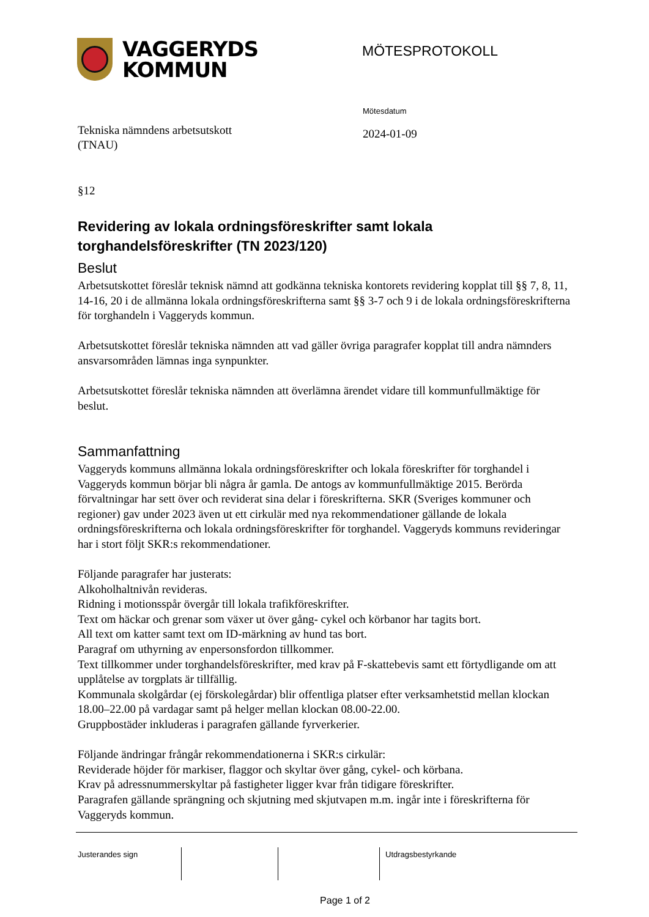VAGGERYDS
KOMMUN
MÖTESPROTOKOLL
Tekniska nämndens arbetsutskott
(TNAU)
Mötesdatum
2024-01-09
§12
Revidering av lokala ordningsföreskrifter samt lokala torghandelsföreskrifter (TN 2023/120)
Beslut
Arbetsutskottet föreslår teknisk nämnd att godkänna tekniska kontorets revidering kopplat till §§ 7, 8, 11, 14-16, 20 i de allmänna lokala ordningsföreskrifterna samt §§ 3-7 och 9 i de lokala ordningsföreskrifterna för torghandeln i Vaggeryds kommun.
Arbetsutskottet föreslår tekniska nämnden att vad gäller övriga paragrafer kopplat till andra nämnders ansvarsområden lämnas inga synpunkter.
Arbetsutskottet föreslår tekniska nämnden att överlämna ärendet vidare till kommunfullmäktige för beslut.
Sammanfattning
Vaggeryds kommuns allmänna lokala ordningsföreskrifter och lokala föreskrifter för torghandel i Vaggeryds kommun börjar bli några år gamla. De antogs av kommunfullmäktige 2015. Berörda förvaltningar har sett över och reviderat sina delar i föreskrifterna. SKR (Sveriges kommuner och regioner) gav under 2023 även ut ett cirkulär med nya rekommendationer gällande de lokala ordningsföreskrifterna och lokala ordningsföreskrifter för torghandel. Vaggeryds kommuns revideringar har i stort följt SKR:s rekommendationer.
Följande paragrafer har justerats:
Alkoholhaltnivån revideras.
Ridning i motionsspår övergår till lokala trafikföreskrifter.
Text om häckar och grenar som växer ut över gång- cykel och körbanor har tagits bort.
All text om katter samt text om ID-märkning av hund tas bort.
Paragraf om uthyrning av enpersonsfordon tillkommer.
Text tillkommer under torghandelsföreskrifter, med krav på F-skattebevis samt ett förtydligande om att upplåtelse av torgplats är tillfällig.
Kommunala skolgårdar (ej förskolegårdar) blir offentliga platser efter verksamhetstid mellan klockan 18.00–22.00 på vardagar samt på helger mellan klockan 08.00-22.00.
Gruppbostäder inkluderas i paragrafen gällande fyrverkerier.
Följande ändringar frångår rekommendationerna i SKR:s cirkulär:
Reviderade höjder för markiser, flaggor och skyltar över gång, cykel- och körbana.
Krav på adressnummerskyltar på fastigheter ligger kvar från tidigare föreskrifter.
Paragrafen gällande sprängning och skjutning med skjutvapen m.m. ingår inte i föreskrifterna för Vaggeryds kommun.
Justerandes sign Utdragsbestyrkande
Page 1 of 2